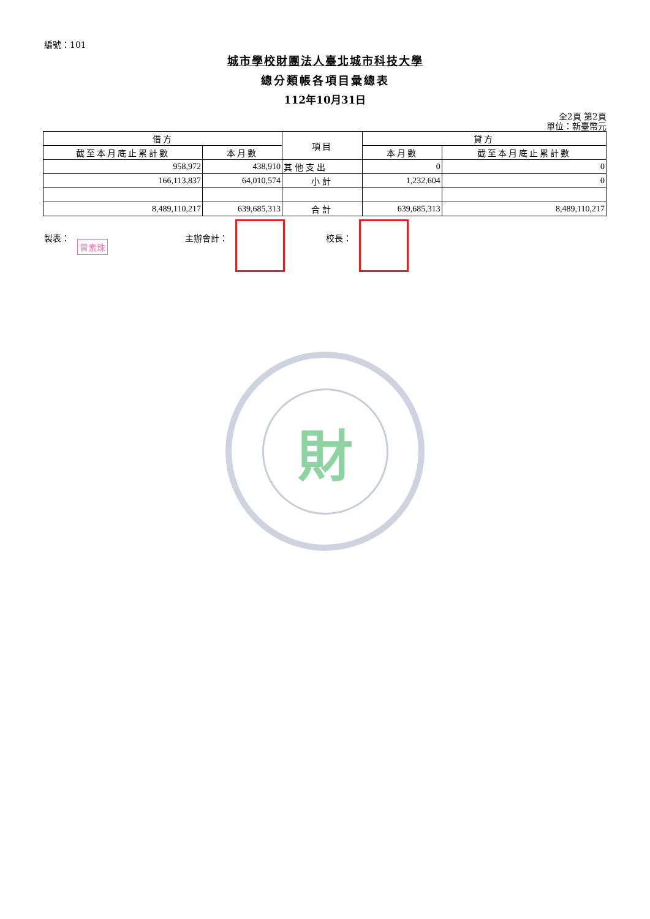編號：101
城市學校財團法人臺北城市科技大學
總分類帳各項目彙總表
112年10月31日
全2頁 第2頁
單位：新臺幣元
| 借方 | | 項目 | 貸方 | |
| --- | --- | --- | --- | --- |
| 截至本月底止累計數 | 本月數 | | 本月數 | 截至本月底止累計數 |
| 958,972 | 438,910 | 其他支出 | 0 | 0 |
| 166,113,837 | 64,010,574 | 小計 | 1,232,604 | 0 |
| 8,489,110,217 | 639,685,313 | 合計 | 639,685,313 | 8,489,110,217 |
製表： 曾素珠
主辦會計： 校長：
財